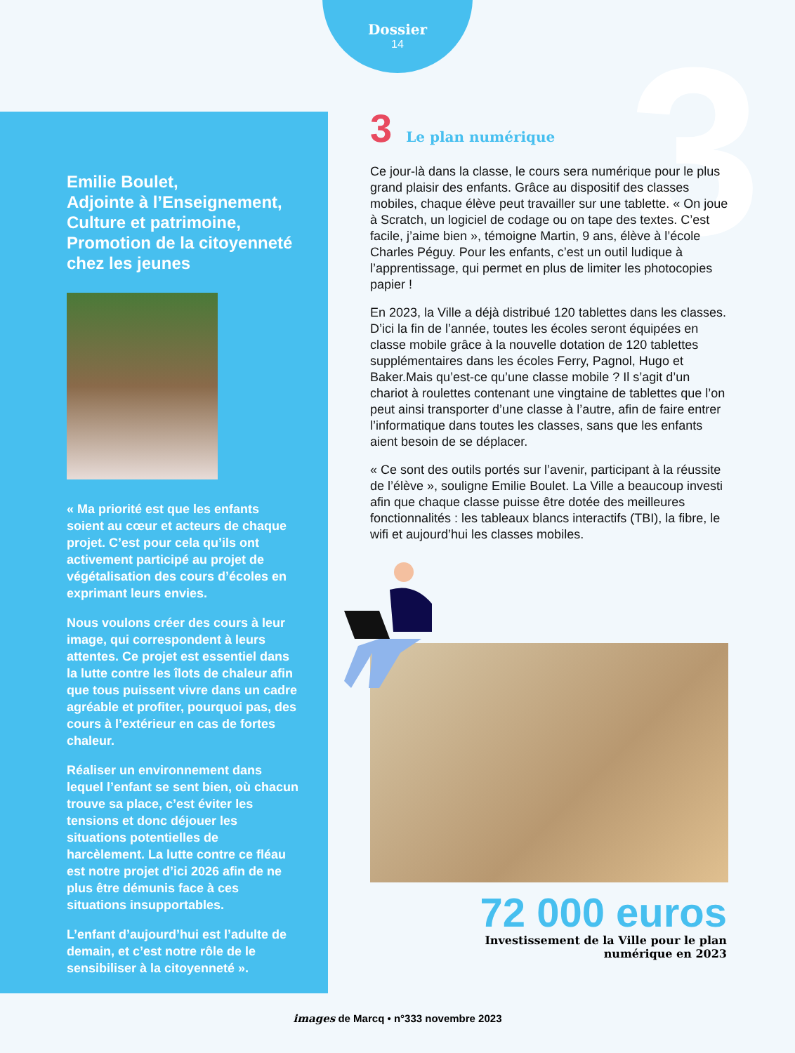Dossier
14
3
Emilie Boulet,
Adjointe à l’Enseignement, Culture et patrimoine, Promotion de la citoyenneté chez les jeunes
« Ma priorité est que les enfants soient au cœur et acteurs de chaque projet. C’est pour cela qu’ils ont activement participé au projet de végétalisation des cours d’écoles en exprimant leurs envies.
Nous voulons créer des cours à leur image, qui correspondent à leurs attentes. Ce projet est essentiel dans la lutte contre les îlots de chaleur afin que tous puissent vivre dans un cadre agréable et profiter, pourquoi pas, des cours à l’extérieur en cas de fortes chaleur.
Réaliser un environnement dans lequel l’enfant se sent bien, où chacun trouve sa place, c’est éviter les tensions et donc déjouer les situations potentielles de harcèlement. La lutte contre ce fléau est notre projet d’ici 2026 afin de ne plus être démunis face à ces situations insupportables.
L’enfant d’aujourd’hui est l’adulte de demain, et c’est notre rôle de le sensibiliser à la citoyenneté ».
3 Le plan numérique
Ce jour-là dans la classe, le cours sera numérique pour le plus grand plaisir des enfants. Grâce au dispositif des classes mobiles, chaque élève peut travailler sur une tablette. « On joue à Scratch, un logiciel de codage ou on tape des textes. C’est facile, j’aime bien », témoigne Martin, 9 ans, élève à l’école Charles Péguy. Pour les enfants, c’est un outil ludique à l’apprentissage, qui permet en plus de limiter les photocopies papier !
En 2023, la Ville a déjà distribué 120 tablettes dans les classes. D’ici la fin de l’année, toutes les écoles seront équipées en classe mobile grâce à la nouvelle dotation de 120 tablettes supplémentaires dans les écoles Ferry, Pagnol, Hugo et Baker.Mais qu’est-ce qu’une classe mobile ? Il s’agit d’un chariot à roulettes contenant une vingtaine de tablettes que l’on peut ainsi transporter d’une classe à l’autre, afin de faire entrer l’informatique dans toutes les classes, sans que les enfants aient besoin de se déplacer.
« Ce sont des outils portés sur l’avenir, participant à la réussite de l’élève », souligne Emilie Boulet. La Ville a beaucoup investi afin que chaque classe puisse être dotée des meilleures fonctionnalités : les tableaux blancs interactifs (TBI), la fibre, le wifi et aujourd’hui les classes mobiles.
72 000 euros
Investissement de la Ville pour le plan
numérique en 2023
images de Marcq • n°333 novembre 2023